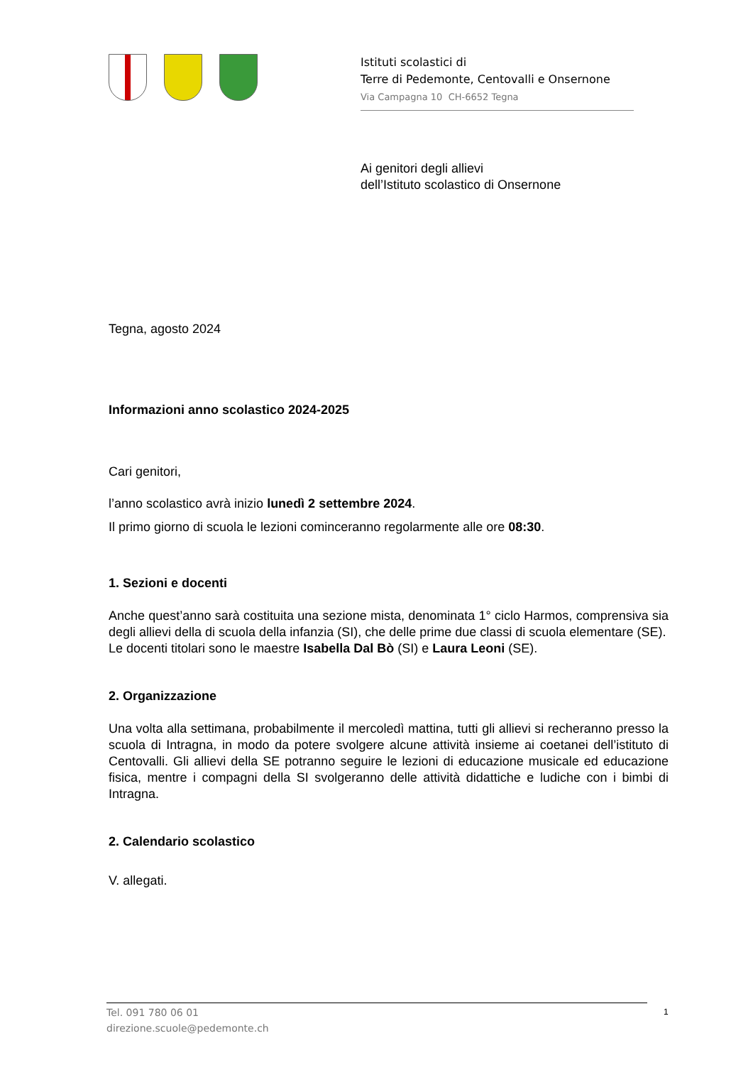Istituti scolastici di
Terre di Pedemonte, Centovalli e Onsernone
Via Campagna 10 CH-6652 Tegna
Ai genitori degli allievi
dell’Istituto scolastico di Onsernone
Tegna, agosto 2024
Informazioni anno scolastico 2024-2025
Cari genitori,
l’anno scolastico avrà inizio lunedì 2 settembre 2024.
Il primo giorno di scuola le lezioni cominceranno regolarmente alle ore 08:30.
1. Sezioni e docenti
Anche quest’anno sarà costituita una sezione mista, denominata 1° ciclo Harmos, comprensiva sia degli allievi della di scuola della infanzia (SI), che delle prime due classi di scuola elementare (SE).
Le docenti titolari sono le maestre Isabella Dal Bò (SI) e Laura Leoni (SE).
2. Organizzazione
Una volta alla settimana, probabilmente il mercoledì mattina, tutti gli allievi si recheranno presso la scuola di Intragna, in modo da potere svolgere alcune attività insieme ai coetanei dell’istituto di Centovalli. Gli allievi della SE potranno seguire le lezioni di educazione musicale ed educazione fisica, mentre i compagni della SI svolgeranno delle attività didattiche e ludiche con i bimbi di Intragna.
2. Calendario scolastico
V. allegati.
Tel. 091 780 06 01
direzione.scuole@pedemonte.ch
1